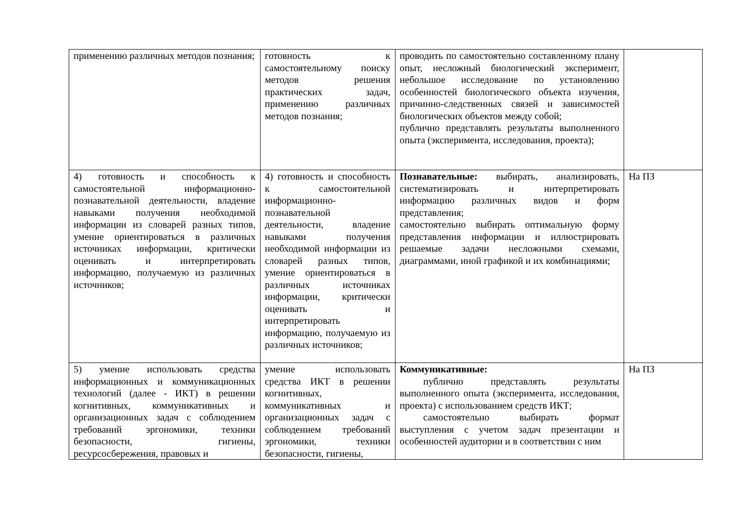| применению различных методов познания; | готовность к самостоятельному поиску методов решения практических задач, применению различных методов познания; | проводить по самостоятельно составленному плану опыт, несложный биологический эксперимент, небольшое исследование по установлению особенностей биологического объекта изучения, причинно-следственных связей и зависимостей биологических объектов между собой; публично представлять результаты выполненного опыта (эксперимента, исследования, проекта); | |
| 4) готовность и способность к самостоятельной информационно-познавательной деятельности, владение навыками получения необходимой информации из словарей разных типов, умение ориентироваться в различных источниках информации, критически оценивать и интерпретировать информацию, получаемую из различных источников; | 4) готовность и способность к самостоятельной информационно-познавательной деятельности, владение навыками получения необходимой информации из словарей разных типов, умение ориентироваться в различных источниках информации, критически оценивать и интерпретировать информацию, получаемую из различных источников; | Познавательные: выбирать, анализировать, систематизировать и интерпретировать информацию различных видов и форм представления; самостоятельно выбирать оптимальную форму представления информации и иллюстрировать решаемые задачи несложными схемами, диаграммами, иной графикой и их комбинациями; | На ПЗ |
| 5) умение использовать средства информационных и коммуникационных технологий (далее - ИКТ) в решении когнитивных, коммуникативных и организационных задач с соблюдением требований эргономики, техники безопасности, гигиены, ресурсосбережения, правовых и | умение использовать средства ИКТ в решении когнитивных, коммуникативных и организационных задач с соблюдением требований эргономики, техники безопасности, гигиены, | Коммуникативные: публично представлять результаты выполненного опыта (эксперимента, исследования, проекта) с использованием средств ИКТ; самостоятельно выбирать формат выступления с учетом задач презентации и особенностей аудитории и в соответствии с ним | На ПЗ |